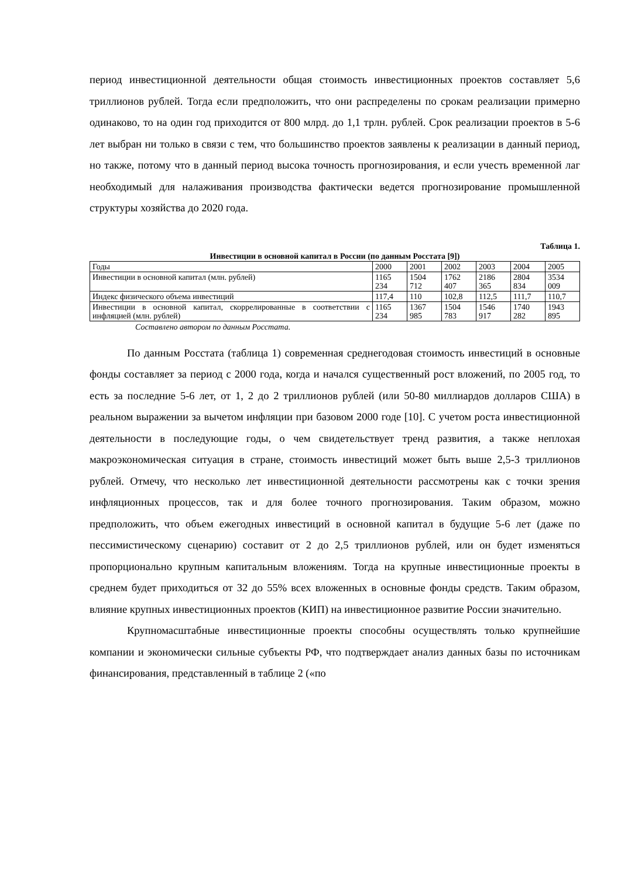период инвестиционной деятельности общая стоимость инвестиционных проектов составляет 5,6 триллионов рублей. Тогда если предположить, что они распределены по срокам реализации примерно одинаково, то на один год приходится от 800 млрд. до 1,1 трлн. рублей. Срок реализации проектов в 5-6 лет выбран ни только в связи с тем, что большинство проектов заявлены к реализации в данный период, но также, потому что в данный период высока точность прогнозирования, и если учесть временной лаг необходимый для налаживания производства фактически ведется прогнозирование промышленной структуры хозяйства до 2020 года.
Таблица 1.
Инвестиции в основной капитал в России (по данным Росстата [9])
| Годы | 2000 | 2001 | 2002 | 2003 | 2004 | 2005 |
| Инвестиции в основной капитал (млн. рублей) | 1165 234 | 1504 712 | 1762 407 | 2186 365 | 2804 834 | 3534 009 |
| Индекс физического объема инвестиций | 117,4 | 110 | 102,8 | 112,5 | 111,7 | 110,7 |
| Инвестиции в основной капитал, скоррелированные в соответствии с инфляцией (млн. рублей) | 1165 234 | 1367 985 | 1504 783 | 1546 917 | 1740 282 | 1943 895 |
Составлено автором по данным Росстата.
По данным Росстата (таблица 1) современная среднегодовая стоимость инвестиций в основные фонды составляет за период с 2000 года, когда и начался существенный рост вложений, по 2005 год, то есть за последние 5-6 лет, от 1, 2 до 2 триллионов рублей (или 50-80 миллиардов долларов США) в реальном выражении за вычетом инфляции при базовом 2000 годе [10]. С учетом роста инвестиционной деятельности в последующие годы, о чем свидетельствует тренд развития, а также неплохая макроэкономическая ситуация в стране, стоимость инвестиций может быть выше 2,5-3 триллионов рублей. Отмечу, что несколько лет инвестиционной деятельности рассмотрены как с точки зрения инфляционных процессов, так и для более точного прогнозирования. Таким образом, можно предположить, что объем ежегодных инвестиций в основной капитал в будущие 5-6 лет (даже по пессимистическому сценарию) составит от 2 до 2,5 триллионов рублей, или он будет изменяться пропорционально крупным капитальным вложениям. Тогда на крупные инвестиционные проекты в среднем будет приходиться от 32 до 55% всех вложенных в основные фонды средств. Таким образом, влияние крупных инвестиционных проектов (КИП) на инвестиционное развитие России значительно.
Крупномасштабные инвестиционные проекты способны осуществлять только крупнейшие компании и экономически сильные субъекты РФ, что подтверждает анализ данных базы по источникам финансирования, представленный в таблице 2 («по